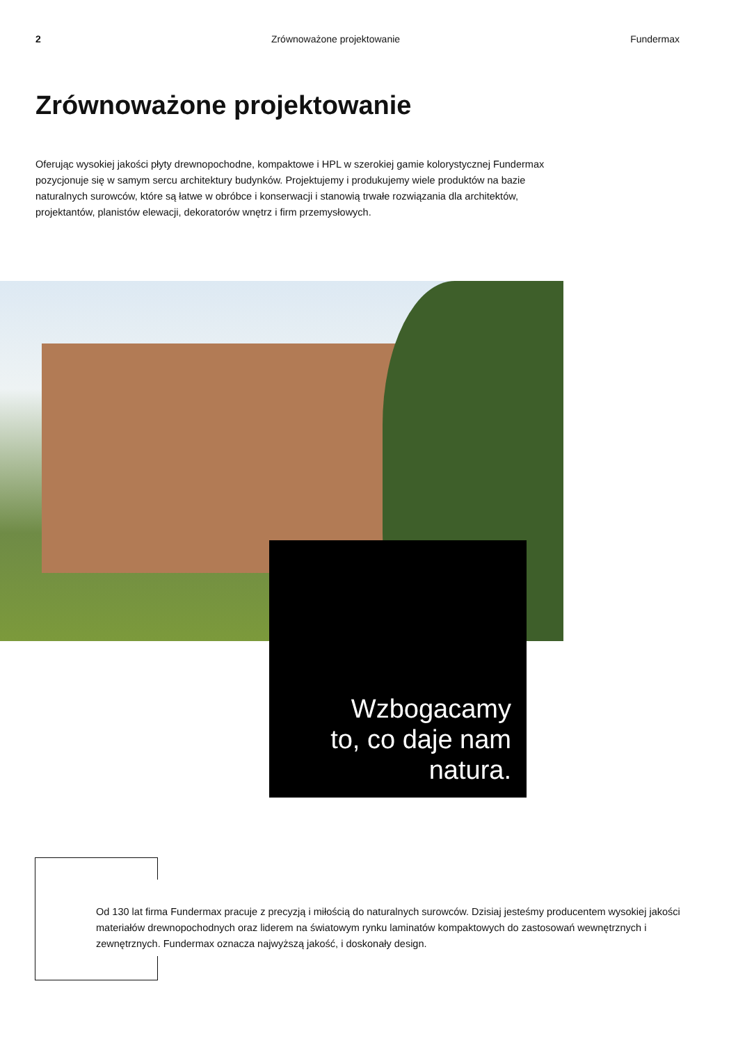2 Zrównoważone projektowanie Fundermax
Zrównoważone projektowanie
Oferując wysokiej jakości płyty drewnopochodne, kompaktowe i HPL w szerokiej gamie kolorystycznej Fundermax pozycjonuje się w samym sercu architektury budynków. Projektujemy i produkujemy wiele produktów na bazie naturalnych surowców, które są łatwe w obróbce i konserwacji i stanowią trwałe rozwiązania dla architektów, projektantów, planistów elewacji, dekoratorów wnętrz i firm przemysłowych.
Wzbogacamy
to, co daje nam
natura.
Od 130 lat firma Fundermax pracuje z precyzją i miłością do naturalnych surowców. Dzisiaj jesteśmy producentem wysokiej jakości materiałów drewnopochodnych oraz liderem na światowym rynku laminatów kompaktowych do zastosowań wewnętrznych i zewnętrznych. Fundermax oznacza najwyższą jakość, i doskonały design.